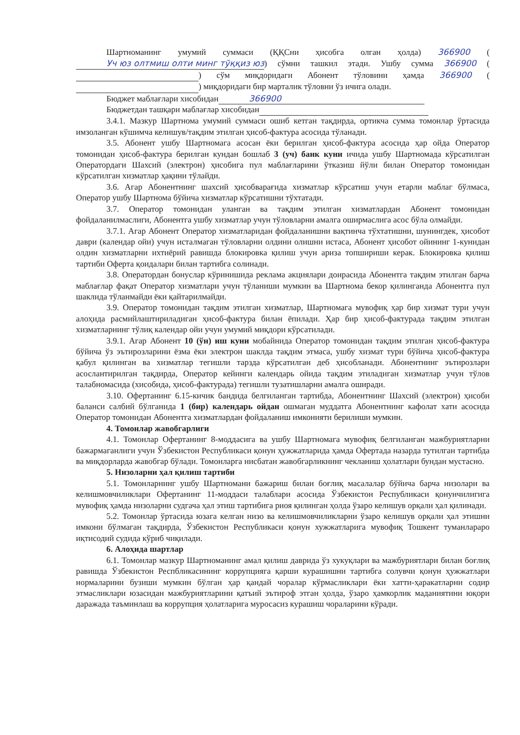Шартноманинг умумий суммаси (ҚҚСни ҳисобга олган ҳолда) 366900 (Уч юз олтмиш олти минг тўққиз юз) сўмни ташкил этади. Ушбу сумма 366900 ( ) сўм миқдоридаги Абонент тўловини ҳамда 366900 ( ) миқдоридаги бир марталик тўловни ўз ичига олади.
Бюджет маблағлари хисобидан 366900
Бюджетдан ташқари маблағлар хисобидан
3.4.1. Мазкур Шартнома умумий суммаси ошиб кетган тақдирда, ортикча сумма томонлар ўртасида имзоланган кўшимча келишув/тақдим этилган ҳисоб-фактура асосида тўланади.
3.5. Абонент ушбу Шартномага асосан ёки берилган ҳисоб-фактура асосида ҳар ойда Оператор томонидан ҳисоб-фактура берилган кундан бошлаб 3 (уч) банк куни ичида ушбу Шартномада кўрсатилган Оператордаги Шахсий (электрон) ҳисобига пул маблағларини ўтказиш йўли билан Оператор томонидан кўрсатилган хизматлар ҳақини тўлайди.
3.6. Агар Абонентнинг шахсий ҳисобварағида хизматлар кўрсатиш учун етарли маблаг бўлмаса, Оператор ушбу Шартнома бўйича хизматлар кўрсатишни тўхтатади.
3.7. Оператор томонидан уланган ва тақдим этилган хизматлардан Абонент томонидан фойдаланилмаслиги, Абонентга ушбу хизматлар учун тўловларни амалга оширмаслига асос бўла олмайди.
3.7.1. Агар Абонент Оператор хизматларидан фойдаланишни вақтинча тўхтатишни, шунингдек, ҳисобот даври (календар ойи) учун исталмаган тўловларни олдини олишни истаса, Абонент ҳисобот ойининг 1-кунидан олдин хизматларни ихтиёрий равишда блокировка қилиш учун ариза топшириши керак. Блокировка қилиш тартиби Оферта қоидалари билан тартибга солинади.
3.8. Оператордан бонуслар кўринишида реклама акциялари доирасида Абонентга тақдим этилган барча маблағлар фақат Оператор хизматлари учун тўланиши мумкин ва Шартнома бекор қилинганда Абонентга пул шаклида тўланмайди ёки қайтарилмайди.
3.9. Оператор томонидан тақдим этилган хизматлар, Шартномага мувофиқ ҳар бир хизмат тури учун алоҳида расмийлаштириладиган ҳисоб-фактура билан ёпилади. Ҳар бир ҳисоб-фактурада тақдим этилган хизматларнинг тўлиқ календар ойи учун умумий миқдори кўрсатилади.
3.9.1. Агар Абонент 10 (ўн) иш куни мобайнида Оператор томонидан тақдим этилган ҳисоб-фактура бўйича ўз эътирозларини ёзма ёки электрон шаклда тақдим этмаса, ушбу хизмат тури бўйича ҳисоб-фактура қабул қилинган ва хизматлар тегишли тарзда кўрсатилган деб ҳисобланади. Абонентнинг эътирозлари асослантирилган тақдирда, Оператор кейинги календарь ойида тақдим этиладиган хизматлар учун тўлов талабномасида (хисобида, ҳисоб-фактурада) тегишли тузатишларни амалга оширади.
3.10. Офертанинг 6.15-кичик бандида белгиланган тартибда, Абонентнинг Шахсий (электрон) ҳисоби баланси салбий бўлганида 1 (бир) календарь ойдан ошмаган муддатга Абонентнинг кафолат хати асосида Оператор томонидан Абонентга хизматлардан фойдаланиш имконияти берилиши мумкин.
4. Томонлар жавобгарлиги
4.1. Томонлар Офертанинг 8-моддасига ва ушбу Шартномага мувофиқ белгиланган мажбуриятларни бажармаганлиги учун Ўзбекистон Республикаси қонун ҳужжатларида ҳамда Офертада назарда тутилган тартибда ва миқдорларда жавобгар бўлади. Томонларга нисбатан жавобгарликнинг чекланиш ҳолатлари бундан мустасно.
5. Низоларни ҳал қилиш тартиби
5.1. Томонларнинг ушбу Шартномани бажариш билан боғлиқ масалалар бўйича барча низолари ва келишмовчиликлари Офертанинг 11-моддаси талаблари асосида Ўзбекистон Республикаси қонунчилигига мувофиқ ҳамда низоларни судгача ҳал этиш тартибига риоя қилинган ҳолда ўзаро келишув орқали ҳал қилинади.
5.2. Томонлар ўртасида юзага келган низо ва келишмовчиликларни ўзаро келишув орқали ҳал этишни имкони бўлмаган тақдирда, Ўзбекистон Республикаси қонун хужжатларига мувофиқ Тошкент туманлараро иқтисодий судида кўриб чиқилади.
6. Алоҳида шартлар
6.1. Томонлар мазкур Шартноманинг амал қилиш даврида ўз хукуқлари ва мажбуриятлари билан боғлиқ равишда Ўзбекистон Респбликасининг коррупцияга қарши курашишни тартибга солувчи қонун ҳужжатлари нормаларини бузиши мумкин бўлган ҳар қандай чоралар кўрмасликлари ёки хатти-ҳаракатларни содир этмасликлари юзасидан мажбуриятларини қатъий эътироф этган ҳолда, ўзаро ҳамкорлик маданиятини юқори даражада таъминлаш ва коррупция ҳолатларига муросасиз курашиш чораларини кўради.